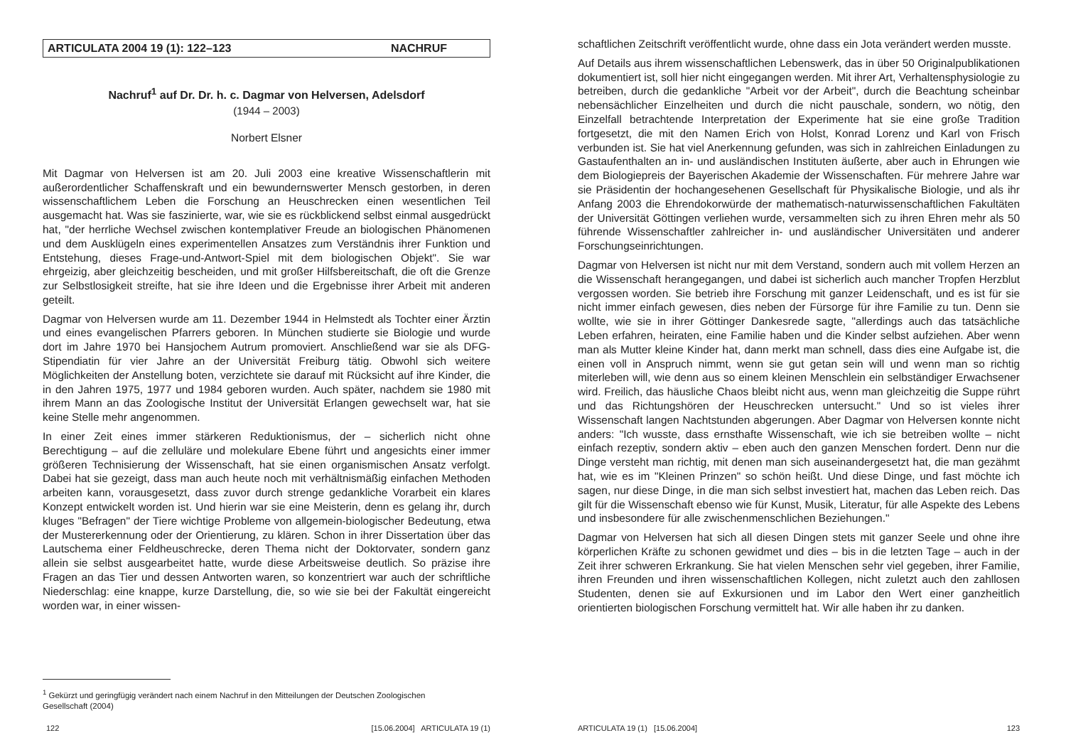ARTICULATA 2004 19 (1): 122–123 NACHRUF
Nachruf<sup>1</sup> auf Dr. Dr. h. c. Dagmar von Helversen, Adelsdorf
(1944 – 2003)
Norbert Elsner
Mit Dagmar von Helversen ist am 20. Juli 2003 eine kreative Wissenschaftlerin mit außerordentlicher Schaffenskraft und ein bewundernswerter Mensch gestorben, in deren wissenschaftlichem Leben die Forschung an Heuschrecken einen wesentlichen Teil ausgemacht hat. Was sie faszinierte, war, wie sie es rückblickend selbst einmal ausgedrückt hat, "der herrliche Wechsel zwischen kontemplativer Freude an biologischen Phänomenen und dem Ausklügeln eines experimentellen Ansatzes zum Verständnis ihrer Funktion und Entstehung, dieses Frage-und-Antwort-Spiel mit dem biologischen Objekt". Sie war ehrgeizig, aber gleichzeitig bescheiden, und mit großer Hilfsbereitschaft, die oft die Grenze zur Selbstlosigkeit streifte, hat sie ihre Ideen und die Ergebnisse ihrer Arbeit mit anderen geteilt.
Dagmar von Helversen wurde am 11. Dezember 1944 in Helmstedt als Tochter einer Ärztin und eines evangelischen Pfarrers geboren. In München studierte sie Biologie und wurde dort im Jahre 1970 bei Hansjochem Autrum promoviert. Anschließend war sie als DFG-Stipendiatin für vier Jahre an der Universität Freiburg tätig. Obwohl sich weitere Möglichkeiten der Anstellung boten, verzichtete sie darauf mit Rücksicht auf ihre Kinder, die in den Jahren 1975, 1977 und 1984 geboren wurden. Auch später, nachdem sie 1980 mit ihrem Mann an das Zoologische Institut der Universität Erlangen gewechselt war, hat sie keine Stelle mehr angenommen.
In einer Zeit eines immer stärkeren Reduktionismus, der – sicherlich nicht ohne Berechtigung – auf die zelluläre und molekulare Ebene führt und angesichts einer immer größeren Technisierung der Wissenschaft, hat sie einen organismischen Ansatz verfolgt. Dabei hat sie gezeigt, dass man auch heute noch mit verhältnismäßig einfachen Methoden arbeiten kann, vorausgesetzt, dass zuvor durch strenge gedankliche Vorarbeit ein klares Konzept entwickelt worden ist. Und hierin war sie eine Meisterin, denn es gelang ihr, durch kluges "Befragen" der Tiere wichtige Probleme von allgemein-biologischer Bedeutung, etwa der Mustererkennung oder der Orientierung, zu klären. Schon in ihrer Dissertation über das Lautschema einer Feldheuschrecke, deren Thema nicht der Doktorvater, sondern ganz allein sie selbst ausgearbeitet hatte, wurde diese Arbeitsweise deutlich. So präzise ihre Fragen an das Tier und dessen Antworten waren, so konzentriert war auch der schriftliche Niederschlag: eine knappe, kurze Darstellung, die, so wie sie bei der Fakultät eingereicht worden war, in einer wissen-
<sup>1</sup> Gekürzt und geringfügig verändert nach einem Nachruf in den Mitteilungen der Deutschen Zoologischen Gesellschaft (2004)
122 [15.06.2004] ARTICULATA 19 (1)
schaftlichen Zeitschrift veröffentlicht wurde, ohne dass ein Jota verändert werden musste.
Auf Details aus ihrem wissenschaftlichen Lebenswerk, das in über 50 Originalpublikationen dokumentiert ist, soll hier nicht eingegangen werden. Mit ihrer Art, Verhaltensphysiologie zu betreiben, durch die gedankliche "Arbeit vor der Arbeit", durch die Beachtung scheinbar nebensächlicher Einzelheiten und durch die nicht pauschale, sondern, wo nötig, den Einzelfall betrachtende Interpretation der Experimente hat sie eine große Tradition fortgesetzt, die mit den Namen Erich von Holst, Konrad Lorenz und Karl von Frisch verbunden ist. Sie hat viel Anerkennung gefunden, was sich in zahlreichen Einladungen zu Gastaufenthalten an in- und ausländischen Instituten äußerte, aber auch in Ehrungen wie dem Biologiepreis der Bayerischen Akademie der Wissenschaften. Für mehrere Jahre war sie Präsidentin der hochangesehenen Gesellschaft für Physikalische Biologie, und als ihr Anfang 2003 die Ehrendokorwürde der mathematisch-naturwissenschaftlichen Fakultäten der Universität Göttingen verliehen wurde, versammelten sich zu ihren Ehren mehr als 50 führende Wissenschaftler zahlreicher in- und ausländischer Universitäten und anderer Forschungseinrichtungen.
Dagmar von Helversen ist nicht nur mit dem Verstand, sondern auch mit vollem Herzen an die Wissenschaft herangegangen, und dabei ist sicherlich auch mancher Tropfen Herzblut vergossen worden. Sie betrieb ihre Forschung mit ganzer Leidenschaft, und es ist für sie nicht immer einfach gewesen, dies neben der Fürsorge für ihre Familie zu tun. Denn sie wollte, wie sie in ihrer Göttinger Dankesrede sagte, "allerdings auch das tatsächliche Leben erfahren, heiraten, eine Familie haben und die Kinder selbst aufziehen. Aber wenn man als Mutter kleine Kinder hat, dann merkt man schnell, dass dies eine Aufgabe ist, die einen voll in Anspruch nimmt, wenn sie gut getan sein will und wenn man so richtig miterleben will, wie denn aus so einem kleinen Menschlein ein selbständiger Erwachsener wird. Freilich, das häusliche Chaos bleibt nicht aus, wenn man gleichzeitig die Suppe rührt und das Richtungshören der Heuschrecken untersucht." Und so ist vieles ihrer Wissenschaft langen Nachtstunden abgerungen. Aber Dagmar von Helversen konnte nicht anders: "Ich wusste, dass ernsthafte Wissenschaft, wie ich sie betreiben wollte – nicht einfach rezeptiv, sondern aktiv – eben auch den ganzen Menschen fordert. Denn nur die Dinge versteht man richtig, mit denen man sich auseinandergesetzt hat, die man gezähmt hat, wie es im "Kleinen Prinzen" so schön heißt. Und diese Dinge, und fast möchte ich sagen, nur diese Dinge, in die man sich selbst investiert hat, machen das Leben reich. Das gilt für die Wissenschaft ebenso wie für Kunst, Musik, Literatur, für alle Aspekte des Lebens und insbesondere für alle zwischenmenschlichen Beziehungen."
Dagmar von Helversen hat sich all diesen Dingen stets mit ganzer Seele und ohne ihre körperlichen Kräfte zu schonen gewidmet und dies – bis in die letzten Tage – auch in der Zeit ihrer schweren Erkrankung. Sie hat vielen Menschen sehr viel gegeben, ihrer Familie, ihren Freunden und ihren wissenschaftlichen Kollegen, nicht zuletzt auch den zahllosen Studenten, denen sie auf Exkursionen und im Labor den Wert einer ganzheitlich orientierten biologischen Forschung vermittelt hat. Wir alle haben ihr zu danken.
ARTICULATA 19 (1) [15.06.2004] 123